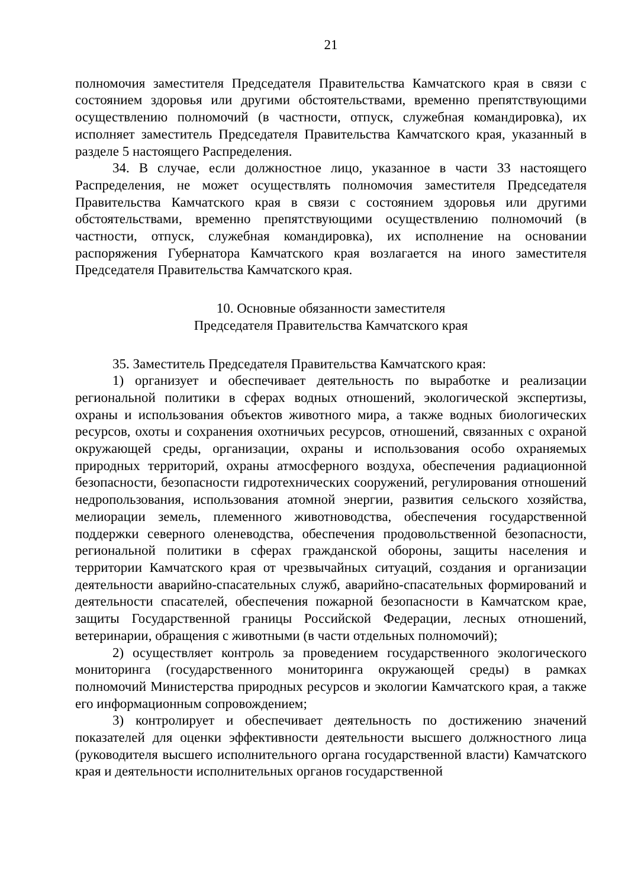21
полномочия заместителя Председателя Правительства Камчатского края в связи с состоянием здоровья или другими обстоятельствами, временно препятствующими осуществлению полномочий (в частности, отпуск, служебная командировка), их исполняет заместитель Председателя Правительства Камчатского края, указанный в разделе 5 настоящего Распределения.
34. В случае, если должностное лицо, указанное в части 33 настоящего Распределения, не может осуществлять полномочия заместителя Председателя Правительства Камчатского края в связи с состоянием здоровья или другими обстоятельствами, временно препятствующими осуществлению полномочий (в частности, отпуск, служебная командировка), их исполнение на основании распоряжения Губернатора Камчатского края возлагается на иного заместителя Председателя Правительства Камчатского края.
10. Основные обязанности заместителя
Председателя Правительства Камчатского края
35. Заместитель Председателя Правительства Камчатского края:
1) организует и обеспечивает деятельность по выработке и реализации региональной политики в сферах водных отношений, экологической экспертизы, охраны и использования объектов животного мира, а также водных биологических ресурсов, охоты и сохранения охотничьих ресурсов, отношений, связанных с охраной окружающей среды, организации, охраны и использования особо охраняемых природных территорий, охраны атмосферного воздуха, обеспечения радиационной безопасности, безопасности гидротехнических сооружений, регулирования отношений недропользования, использования атомной энергии, развития сельского хозяйства, мелиорации земель, племенного животноводства, обеспечения государственной поддержки северного оленеводства, обеспечения продовольственной безопасности, региональной политики в сферах гражданской обороны, защиты населения и территории Камчатского края от чрезвычайных ситуаций, создания и организации деятельности аварийно-спасательных служб, аварийно-спасательных формирований и деятельности спасателей, обеспечения пожарной безопасности в Камчатском крае, защиты Государственной границы Российской Федерации, лесных отношений, ветеринарии, обращения с животными (в части отдельных полномочий);
2) осуществляет контроль за проведением государственного экологического мониторинга (государственного мониторинга окружающей среды) в рамках полномочий Министерства природных ресурсов и экологии Камчатского края, а также его информационным сопровождением;
3) контролирует и обеспечивает деятельность по достижению значений показателей для оценки эффективности деятельности высшего должностного лица (руководителя высшего исполнительного органа государственной власти) Камчатского края и деятельности исполнительных органов государственной